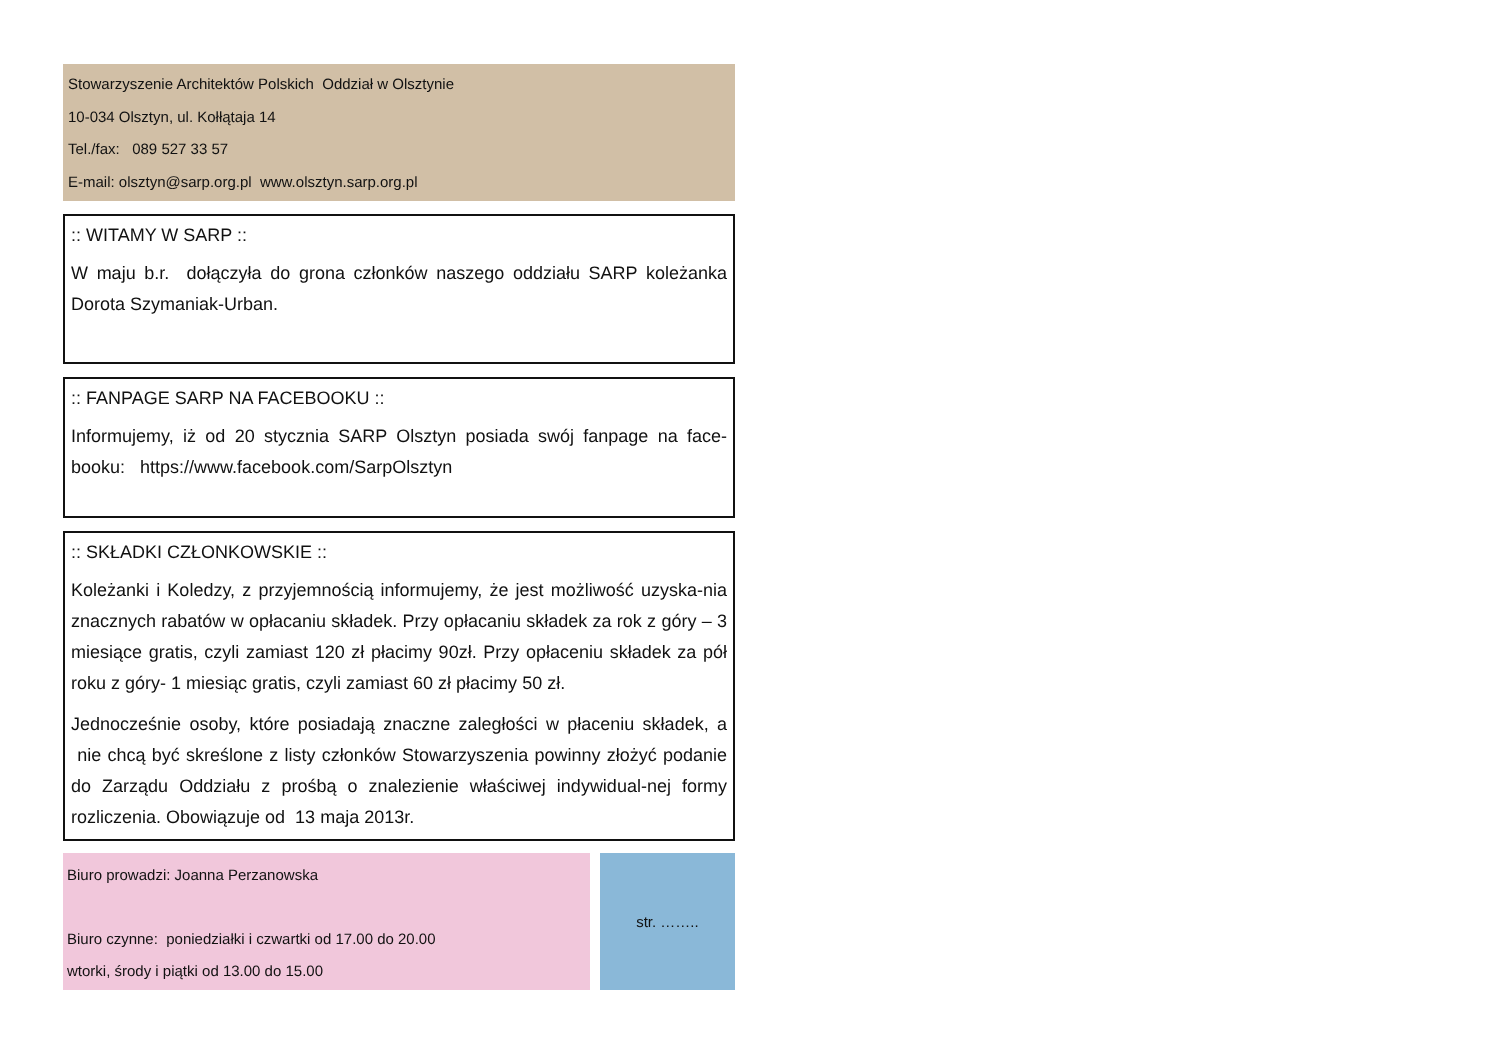Stowarzyszenie Architektów Polskich Oddział w Olsztynie
10-034 Olsztyn, ul. Kołłątaja 14
Tel./fax: 089 527 33 57
E-mail: olsztyn@sarp.org.pl www.olsztyn.sarp.org.pl
:: WITAMY W SARP ::
W maju b.r. dołączyła do grona członków naszego oddziału SARP koleżanka Dorota Szymaniak-Urban.
:: FANPAGE SARP NA FACEBOOKU ::
Informujemy, iż od 20 stycznia SARP Olsztyn posiada swój fanpage na face-booku: https://www.facebook.com/SarpOlsztyn
:: SKŁADKI CZŁONKOWSKIE ::
Koleżanki i Koledzy, z przyjemnością informujemy, że jest możliwość uzyska-nia znacznych rabatów w opłacaniu składek. Przy opłacaniu składek za rok z góry – 3 miesiące gratis, czyli zamiast 120 zł płacimy 90zł. Przy opłaceniu składek za pół roku z góry- 1 miesiąc gratis, czyli zamiast 60 zł płacimy 50 zł.
Jednocześnie osoby, które posiadają znaczne zaległości w płaceniu składek, a nie chcą być skreślone z listy członków Stowarzyszenia powinny złożyć podanie do Zarządu Oddziału z prośbą o znalezienie właściwej indywidual-nej formy rozliczenia. Obowiązuje od 13 maja 2013r.
Biuro prowadzi: Joanna Perzanowska
Biuro czynne: poniedziałki i czwartki od 17.00 do 20.00
wtorki, środy i piątki od 13.00 do 15.00
str. ……..